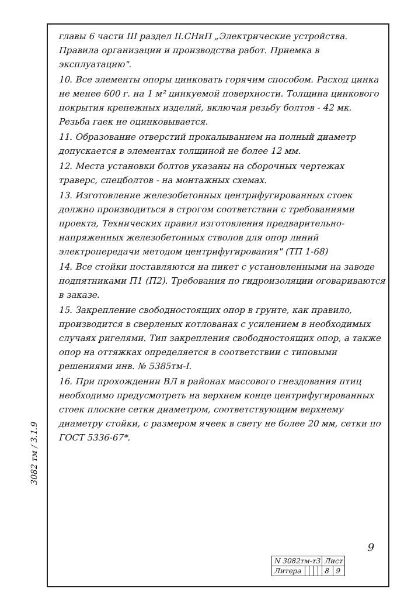3082 тм / 3.1.9
главы 6 части III раздел II.СНиП „Электрические устройства. Правила организации и производства работ. Приемка в эксплуатацию".
10. Все элементы опоры цинковать горячим способом. Расход цинка не менее 600 г. на 1 м² цинкуемой поверхности. Толщина цинкового покрытия крепежных изделий, включая резьбу болтов - 42 мк. Резьба гаек не оцинковывается.
11. Образование отверстий прокалыванием на полный диаметр допускается в элементах толщиной не более 12 мм.
12. Места установки болтов указаны на сборочных чертежах траверс, спецболтов - на монтажных схемах.
13. Изготовление железобетонных центрифугированных стоек должно производиться в строгом соответствии с требованиями проекта, Технических правил изготовления предварительно-напряженных железобетонных стволов для опор линий электропередачи методом центрифугирования" (ТП 1-68)
14. Все стойки поставляются на пикет с установленными на заводе подпятниками П1 (П2). Требования по гидроизоляции оговариваются в заказе.
15. Закрепление свободностоящих опор в грунте, как правило, производится в сверленых котлованах с усилением в необходимых случаях ригелями. Тип закрепления свободностоящих опор, а также опор на оттяжках определяется в соответствии с типовыми решениями инв. № 5385тм-I.
16. При прохождении ВЛ в районах массового гнездования птиц необходимо предусмотреть на верхнем конце центрифугированных стоек плоские сетки диаметром, соответствующим верхнему диаметру стойки, с размером ячеек в свету не более 20 мм, сетки по ГОСТ 5336-67*.
9
| N 3082тм-т3 | | | | | Лист | |
| Литера | | | | | 8 | 9 |